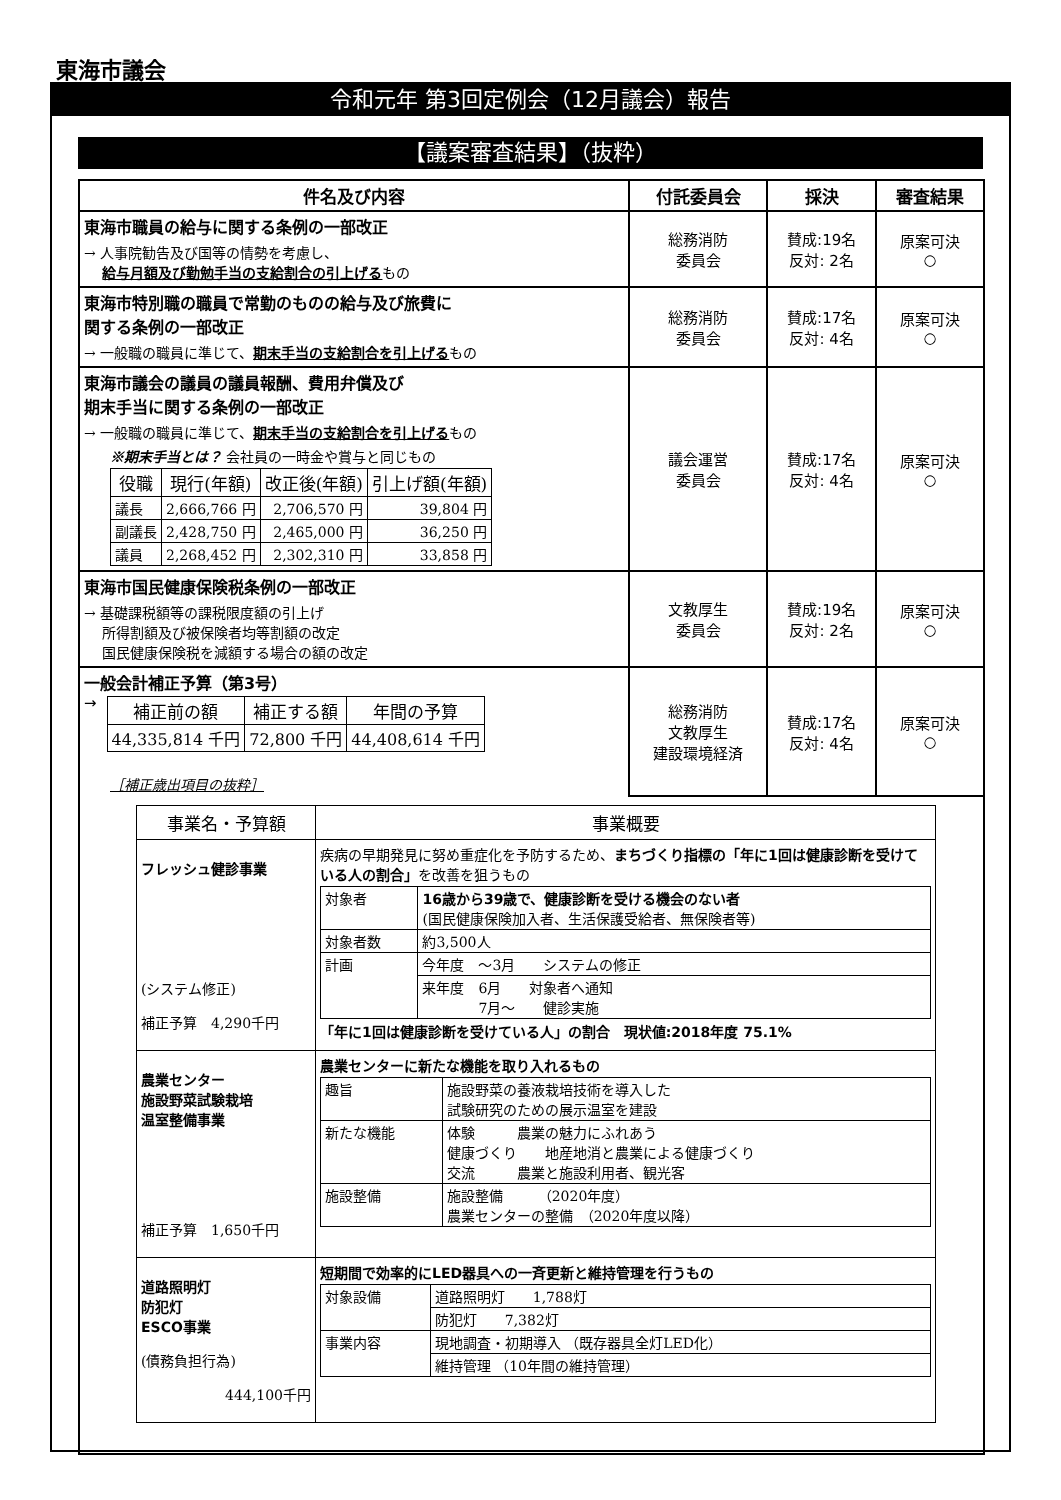東海市議会
令和元年 第3回定例会（12月議会）報告
【議案審査結果】（抜粋）
| 件名及び内容 | 付託委員会 | 採決 | 審査結果 |
| --- | --- | --- | --- |
| 東海市職員の給与に関する条例の一部改正 → 人事院勧告及び国等の情勢を考慮し、 給与月額及び勤勉手当の支給割合の引上げる もの | 総務消防 委員会 | 賛成:19名 反対: 2名 | 原案可決 ○ |
| 東海市特別職の職員で常勤のものの給与及び旅費に 関する条例の一部改正 → 一般職の職員に準じて、 期末手当の支給割合を引上げる もの | 総務消防 委員会 | 賛成:17名 反対: 4名 | 原案可決 ○ |
| 東海市議会の議員の議員報酬、費用弁償及び 期末手当に関する条例の一部改正 → 一般職の職員に準じて、 期末手当の支給割合を引上げる もの ※期末手当とは？ 会社員の一時金や賞与と同じもの / 役職 / 現行(年額) / 改正後(年額) / 引上げ額(年額) / / --- / --- / --- / --- / / 議長 / 2,666,766 円 / 2,706,570 円 / 39,804 円 / / 副議長 / 2,428,750 円 / 2,465,000 円 / 36,250 円 / / 議員 / 2,268,452 円 / 2,302,310 円 / 33,858 円 / | 議会運営 委員会 | 賛成:17名 反対: 4名 | 原案可決 ○ |
| 東海市国民健康保険税条例の一部改正 → 基礎課税額等の課税限度額の引上げ 所得割額及び被保険者均等割額の改定 国民健康保険税を減額する場合の額の改定 | 文教厚生 委員会 | 賛成:19名 反対: 2名 | 原案可決 ○ |
| 一般会計補正予算（第3号） → / 補正前の額 / 補正する額 / 年間の予算 / / --- / --- / --- / / 44,335,814 千円 / 72,800 千円 / 44,408,614 千円 / ［補正歳出項目の抜粋］ | 総務消防 文教厚生 建設環境経済 | 賛成:17名 反対: 4名 | 原案可決 ○ |
| / 事業名・予算額 / 事業概要 / / --- / --- / / フレッシュ健診事業 (システム修正) 補正予算 4,290千円 / 疾病の早期発見に努め重症化を予防するため、 まちづくり指標の「年に1回は健康診断を受けている人の割合」 を改善を狙うもの / 対象者 / 16歳から39歳で、健康診断を受ける機会のない者 (国民健康保険加入者、生活保護受給者、無保険者等) / / 対象者数 / 約3,500人 / / 計画 / 今年度 ～3月 システムの修正 / / / 来年度 6月 対象者へ通知 7月～ 健診実施 / 「年に1回は健康診断を受けている人」の割合 現状値:2018年度 75.1% / / 農業センター 施設野菜試験栽培 温室整備事業 補正予算 1,650千円 / 農業センターに新たな機能を取り入れるもの / 趣旨 / 施設野菜の養液栽培技術を導入した 試験研究のための展示温室を建設 / / 新たな機能 / 体験 農業の魅力にふれあう 健康づくり 地産地消と農業による健康づくり 交流 農業と施設利用者、観光客 / / 施設整備 / 施設整備 （2020年度） 農業センターの整備 （2020年度以降） / / / 道路照明灯 防犯灯 ESCO事業 (債務負担行為) 444,100千円 / 短期間で効率的にLED器具への一斉更新と維持管理を行うもの / 対象設備 / 道路照明灯 1,788灯 / / / 防犯灯 7,382灯 / / 事業内容 / 現地調査・初期導入 （既存器具全灯LED化） / / / 維持管理 （10年間の維持管理） / / | | | |